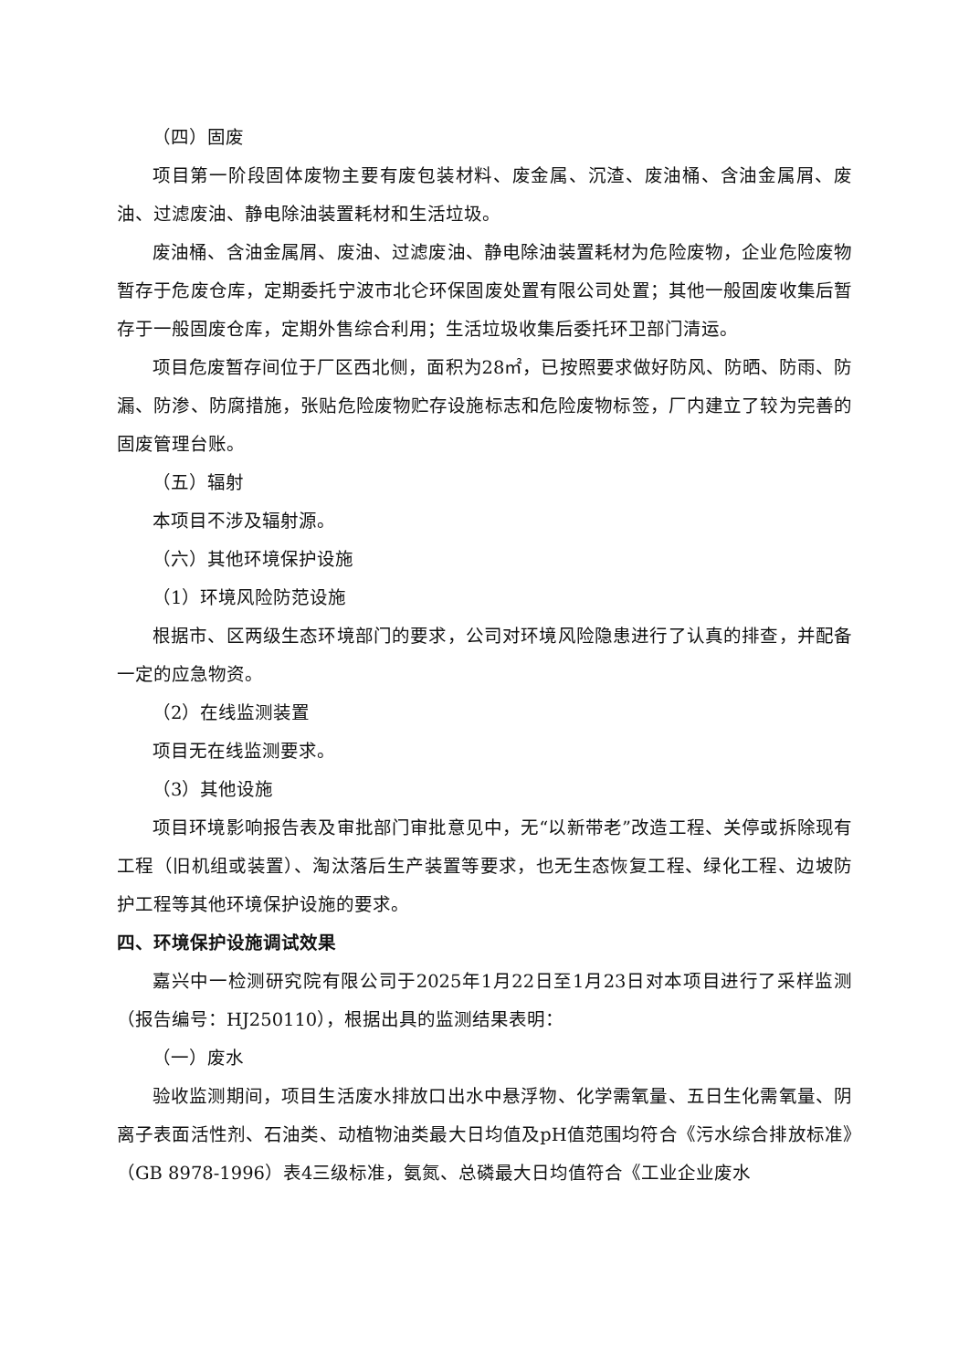（四）固废
项目第一阶段固体废物主要有废包装材料、废金属、沉渣、废油桶、含油金属屑、废油、过滤废油、静电除油装置耗材和生活垃圾。
废油桶、含油金属屑、废油、过滤废油、静电除油装置耗材为危险废物，企业危险废物暂存于危废仓库，定期委托宁波市北仑环保固废处置有限公司处置；其他一般固废收集后暂存于一般固废仓库，定期外售综合利用；生活垃圾收集后委托环卫部门清运。
项目危废暂存间位于厂区西北侧，面积为28㎡，已按照要求做好防风、防晒、防雨、防漏、防渗、防腐措施，张贴危险废物贮存设施标志和危险废物标签，厂内建立了较为完善的固废管理台账。
（五）辐射
本项目不涉及辐射源。
（六）其他环境保护设施
（1）环境风险防范设施
根据市、区两级生态环境部门的要求，公司对环境风险隐患进行了认真的排查，并配备一定的应急物资。
（2）在线监测装置
项目无在线监测要求。
（3）其他设施
项目环境影响报告表及审批部门审批意见中，无“以新带老”改造工程、关停或拆除现有工程（旧机组或装置）、淘汰落后生产装置等要求，也无生态恢复工程、绿化工程、边坡防护工程等其他环境保护设施的要求。
四、环境保护设施调试效果
嘉兴中一检测研究院有限公司于2025年1月22日至1月23日对本项目进行了采样监测（报告编号：HJ250110），根据出具的监测结果表明：
（一）废水
验收监测期间，项目生活废水排放口出水中悬浮物、化学需氧量、五日生化需氧量、阴离子表面活性剂、石油类、动植物油类最大日均值及pH值范围均符合《污水综合排放标准》（GB 8978-1996）表4三级标准，氨氮、总磷最大日均值符合《工业企业废水